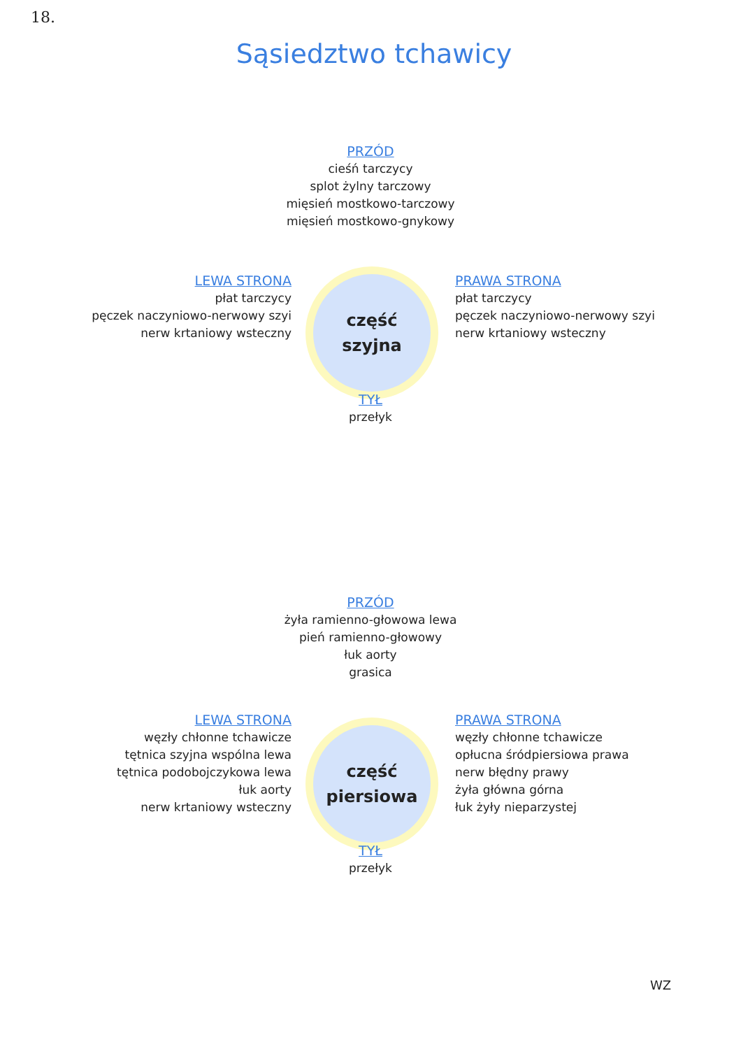18.
Sąsiedztwo tchawicy
PRZÓD
cieśń tarczycy
splot żylny tarczowy
mięsień mostkowo-tarczowy
mięsień mostkowo-gnykowy
LEWA STRONA
płat tarczycy
pęczek naczyniowo-nerwowy szyi
nerw krtaniowy wsteczny
część
szyjna
PRAWA STRONA
płat tarczycy
pęczek naczyniowo-nerwowy szyi
nerw krtaniowy wsteczny
TYŁ
przełyk
PRZÓD
żyła ramienno-głowowa lewa
pień ramienno-głowowy
łuk aorty
grasica
LEWA STRONA
węzły chłonne tchawicze
tętnica szyjna wspólna lewa
tętnica podobojczykowa lewa
łuk aorty
nerw krtaniowy wsteczny
część
piersiowa
PRAWA STRONA
węzły chłonne tchawicze
opłucna śródpiersiowa prawa
nerw błędny prawy
żyła główna górna
łuk żyły nieparzystej
TYŁ
przełyk
WZ